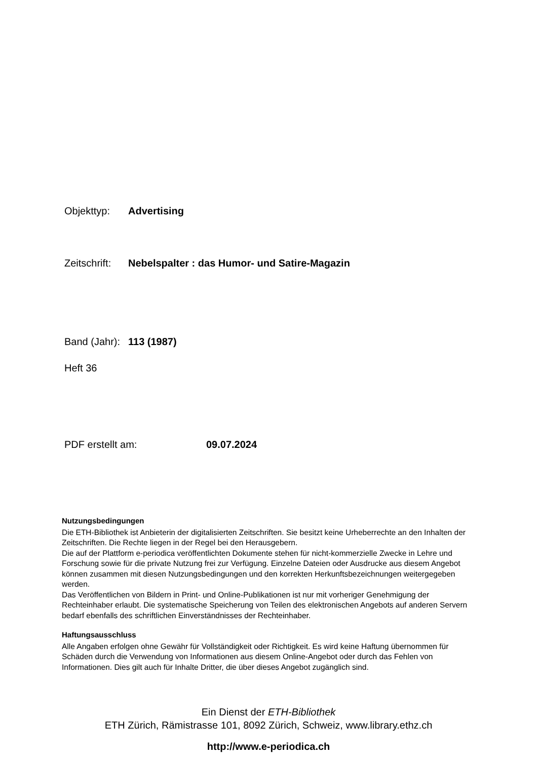Objekttyp: Advertising
Zeitschrift: Nebelspalter : das Humor- und Satire-Magazin
Band (Jahr): 113 (1987)
Heft 36
PDF erstellt am: 09.07.2024
Nutzungsbedingungen
Die ETH-Bibliothek ist Anbieterin der digitalisierten Zeitschriften. Sie besitzt keine Urheberrechte an den Inhalten der Zeitschriften. Die Rechte liegen in der Regel bei den Herausgebern.
Die auf der Plattform e-periodica veröffentlichten Dokumente stehen für nicht-kommerzielle Zwecke in Lehre und Forschung sowie für die private Nutzung frei zur Verfügung. Einzelne Dateien oder Ausdrucke aus diesem Angebot können zusammen mit diesen Nutzungsbedingungen und den korrekten Herkunftsbezeichnungen weitergegeben werden.
Das Veröffentlichen von Bildern in Print- und Online-Publikationen ist nur mit vorheriger Genehmigung der Rechteinhaber erlaubt. Die systematische Speicherung von Teilen des elektronischen Angebots auf anderen Servern bedarf ebenfalls des schriftlichen Einverständnisses der Rechteinhaber.
Haftungsausschluss
Alle Angaben erfolgen ohne Gewähr für Vollständigkeit oder Richtigkeit. Es wird keine Haftung übernommen für Schäden durch die Verwendung von Informationen aus diesem Online-Angebot oder durch das Fehlen von Informationen. Dies gilt auch für Inhalte Dritter, die über dieses Angebot zugänglich sind.
Ein Dienst der ETH-Bibliothek
ETH Zürich, Rämistrasse 101, 8092 Zürich, Schweiz, www.library.ethz.ch
http://www.e-periodica.ch